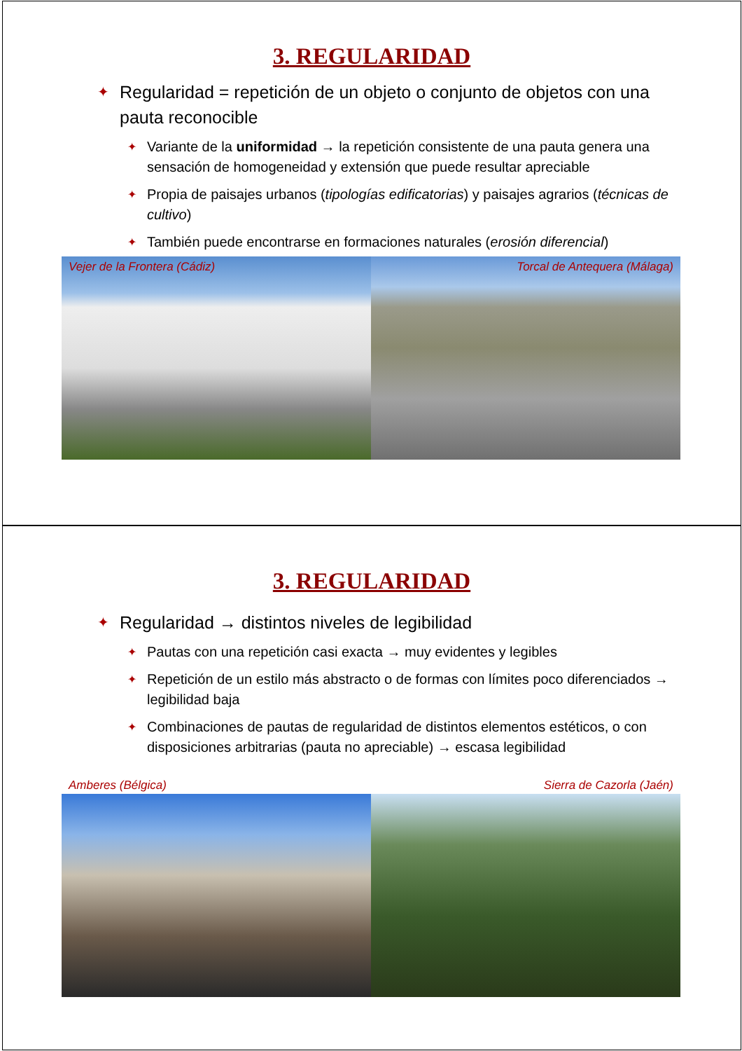3. REGULARIDAD
✦ Regularidad = repetición de un objeto o conjunto de objetos con una pauta reconocible
✦ Variante de la uniformidad → la repetición consistente de una pauta genera una sensación de homogeneidad y extensión que puede resultar apreciable
✦ Propia de paisajes urbanos (tipologías edificatorias) y paisajes agrarios (técnicas de cultivo)
✦ También puede encontrarse en formaciones naturales (erosión diferencial)
Vejer de la Frontera (Cádiz) Torcal de Antequera (Málaga)
3. REGULARIDAD
✦ Regularidad → distintos niveles de legibilidad
✦ Pautas con una repetición casi exacta → muy evidentes y legibles
✦ Repetición de un estilo más abstracto o de formas con límites poco diferenciados → legibilidad baja
✦ Combinaciones de pautas de regularidad de distintos elementos estéticos, o con disposiciones arbitrarias (pauta no apreciable) → escasa legibilidad
Amberes (Bélgica) Sierra de Cazorla (Jaén)